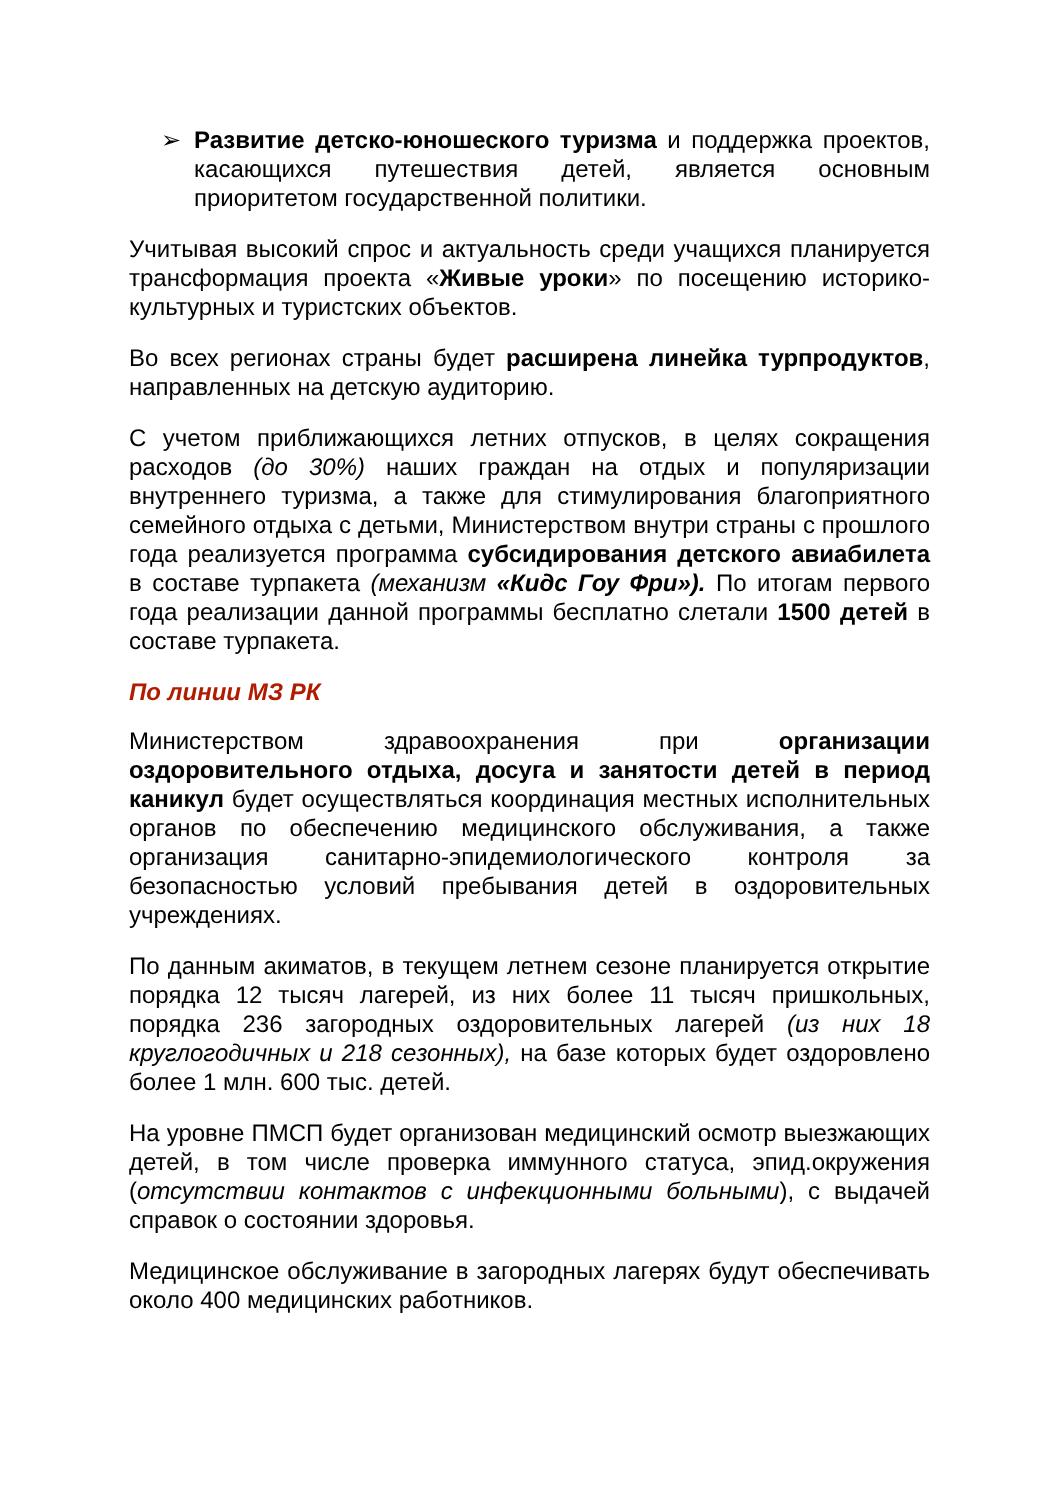➢ Развитие детско-юношеского туризма и поддержка проектов, касающихся путешествия детей, является основным приоритетом государственной политики.
Учитывая высокий спрос и актуальность среди учащихся планируется трансформация проекта «Живые уроки» по посещению историко-культурных и туристских объектов.
Во всех регионах страны будет расширена линейка турпродуктов, направленных на детскую аудиторию.
С учетом приближающихся летних отпусков, в целях сокращения расходов (до 30%) наших граждан на отдых и популяризации внутреннего туризма, а также для стимулирования благоприятного семейного отдыха с детьми, Министерством внутри страны с прошлого года реализуется программа субсидирования детского авиабилета в составе турпакета (механизм «Кидс Гоу Фри»). По итогам первого года реализации данной программы бесплатно слетали 1500 детей в составе турпакета.
По линии МЗ РК
Министерством здравоохранения при организации оздоровительного отдыха, досуга и занятости детей в период каникул будет осуществляться координация местных исполнительных органов по обеспечению медицинского обслуживания, а также организация санитарно-эпидемиологического контроля за безопасностью условий пребывания детей в оздоровительных учреждениях.
По данным акиматов, в текущем летнем сезоне планируется открытие порядка 12 тысяч лагерей, из них более 11 тысяч пришкольных, порядка 236 загородных оздоровительных лагерей (из них 18 круглогодичных и 218 сезонных), на базе которых будет оздоровлено более 1 млн. 600 тыс. детей.
На уровне ПМСП будет организован медицинский осмотр выезжающих детей, в том числе проверка иммунного статуса, эпид.окружения (отсутствии контактов с инфекционными больными), с выдачей справок о состоянии здоровья.
Медицинское обслуживание в загородных лагерях будут обеспечивать около 400 медицинских работников.